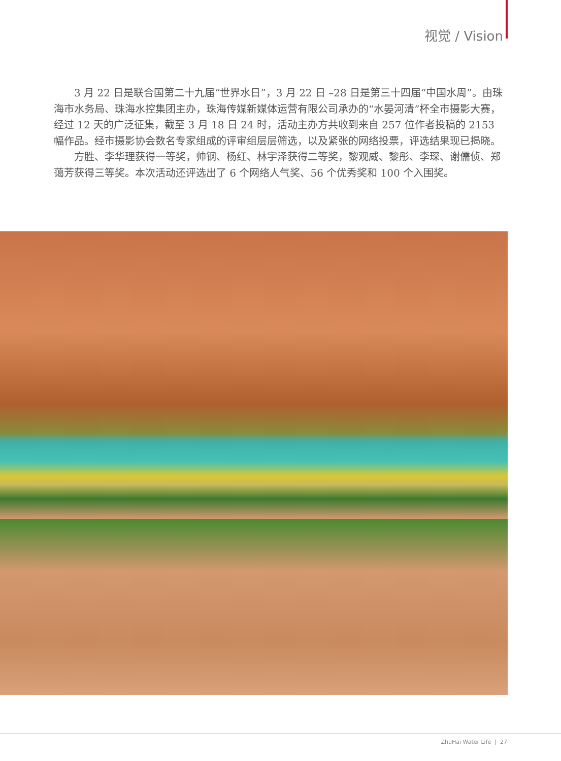视觉 / Vision
3 月 22 日是联合国第二十九届“世界水日”，3 月 22 日 –28 日是第三十四届“中国水周”。由珠海市水务局、珠海水控集团主办，珠海传媒新媒体运营有限公司承办的“水晏河清”杯全市摄影大赛，经过 12 天的广泛征集，截至 3 月 18 日 24 时，活动主办方共收到来自 257 位作者投稿的 2153 幅作品。经市摄影协会数名专家组成的评审组层层筛选，以及紧张的网络投票，评选结果现已揭晓。
方胜、李华理获得一等奖，帅钢、杨红、林宇泽获得二等奖，黎观威、黎彤、李琛、谢儒侦、郑蔼芳获得三等奖。本次活动还评选出了 6 个网络人气奖、56 个优秀奖和 100 个入围奖。
ZhuHai Water Life | 27